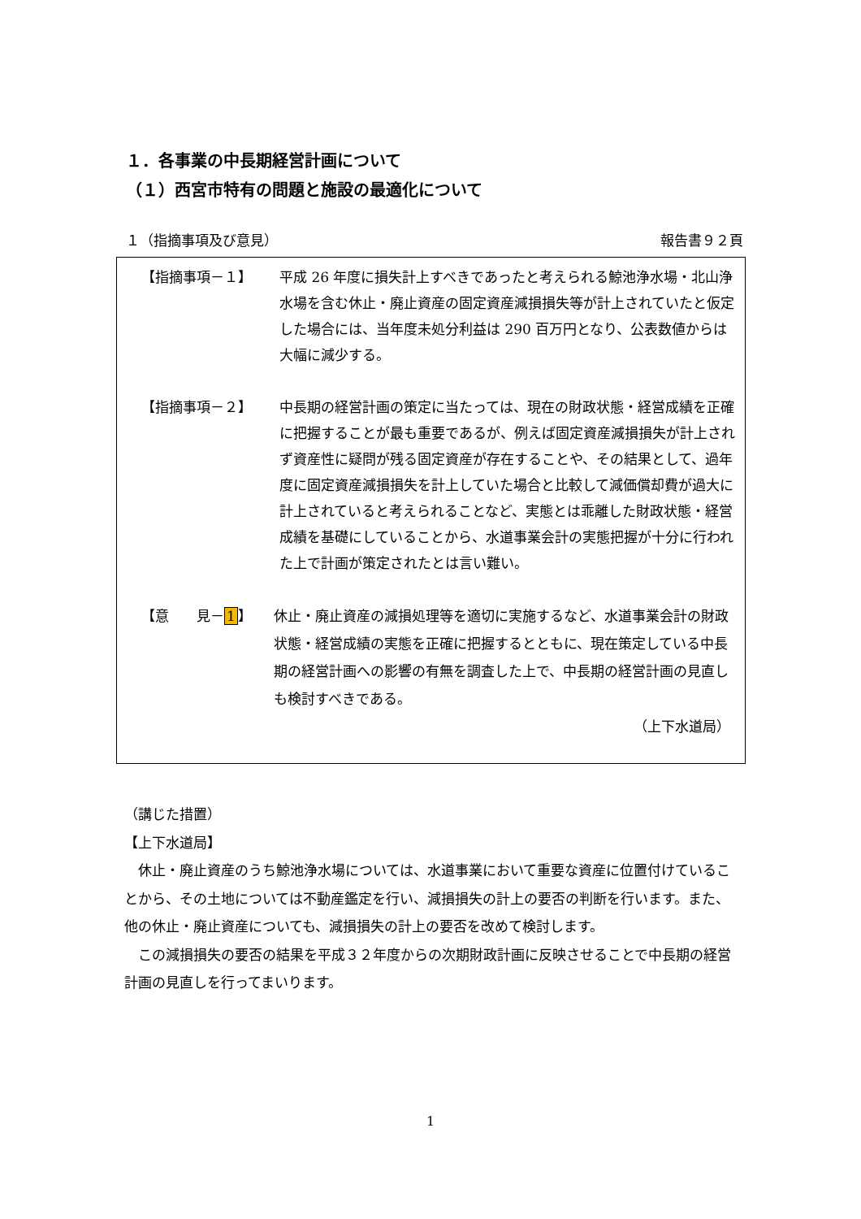１．各事業の中長期経営計画について
（１）西宮市特有の問題と施設の最適化について
１（指摘事項及び意見） 報告書９２頁
【指摘事項－１】 平成 26 年度に損失計上すべきであったと考えられる鯨池浄水場・北山浄水場を含む休止・廃止資産の固定資産減損損失等が計上されていたと仮定した場合には、当年度未処分利益は 290 百万円となり、公表数値からは大幅に減少する。
【指摘事項－２】 中長期の経営計画の策定に当たっては、現在の財政状態・経営成績を正確に把握することが最も重要であるが、例えば固定資産減損損失が計上されず資産性に疑問が残る固定資産が存在することや、その結果として、過年度に固定資産減損損失を計上していた場合と比較して減価償却費が過大に計上されていると考えられることなど、実態とは乖離した財政状態・経営成績を基礎にしていることから、水道事業会計の実態把握が十分に行われた上で計画が策定されたとは言い難い。
【意　　見－1】 休止・廃止資産の減損処理等を適切に実施するなど、水道事業会計の財政状態・経営成績の実態を正確に把握するとともに、現在策定している中長期の経営計画への影響の有無を調査した上で、中長期の経営計画の見直しも検討すべきである。
（上下水道局）
（講じた措置）
【上下水道局】
　休止・廃止資産のうち鯨池浄水場については、水道事業において重要な資産に位置付けていることから、その土地については不動産鑑定を行い、減損損失の計上の要否の判断を行います。また、他の休止・廃止資産についても、減損損失の計上の要否を改めて検討します。
　この減損損失の要否の結果を平成３２年度からの次期財政計画に反映させることで中長期の経営計画の見直しを行ってまいります。
1